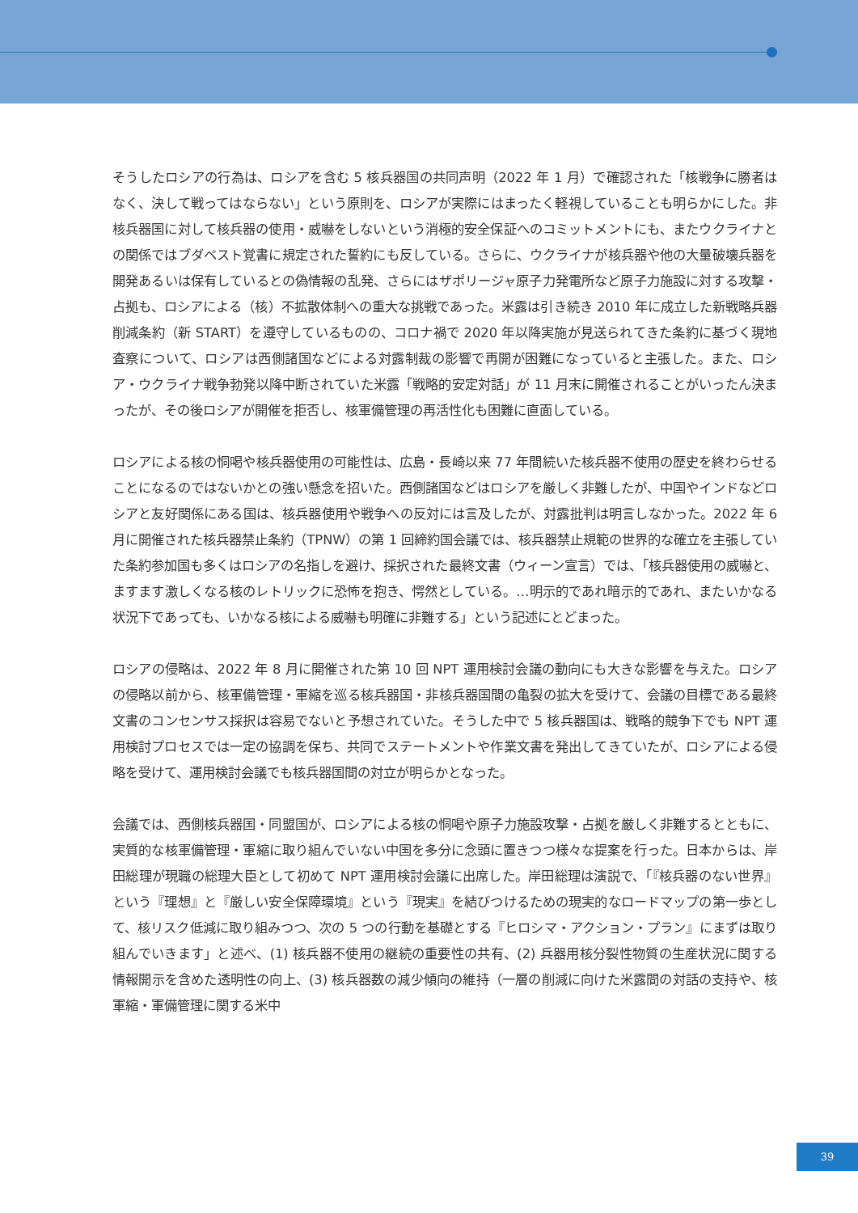そうしたロシアの行為は、ロシアを含む 5 核兵器国の共同声明（2022 年 1 月）で確認された「核戦争に勝者はなく、決して戦ってはならない」という原則を、ロシアが実際にはまったく軽視していることも明らかにした。非核兵器国に対して核兵器の使用・威嚇をしないという消極的安全保証へのコミットメントにも、またウクライナとの関係ではブダペスト覚書に規定された誓約にも反している。さらに、ウクライナが核兵器や他の大量破壊兵器を開発あるいは保有しているとの偽情報の乱発、さらにはザポリージャ原子力発電所など原子力施設に対する攻撃・占拠も、ロシアによる（核）不拡散体制への重大な挑戦であった。米露は引き続き 2010 年に成立した新戦略兵器削減条約（新 START）を遵守しているものの、コロナ禍で 2020 年以降実施が見送られてきた条約に基づく現地査察について、ロシアは西側諸国などによる対露制裁の影響で再開が困難になっていると主張した。また、ロシア・ウクライナ戦争勃発以降中断されていた米露「戦略的安定対話」が 11 月末に開催されることがいったん決まったが、その後ロシアが開催を拒否し、核軍備管理の再活性化も困難に直面している。
ロシアによる核の恫喝や核兵器使用の可能性は、広島・長崎以来 77 年間続いた核兵器不使用の歴史を終わらせることになるのではないかとの強い懸念を招いた。西側諸国などはロシアを厳しく非難したが、中国やインドなどロシアと友好関係にある国は、核兵器使用や戦争への反対には言及したが、対露批判は明言しなかった。2022 年 6 月に開催された核兵器禁止条約（TPNW）の第 1 回締約国会議では、核兵器禁止規範の世界的な確立を主張していた条約参加国も多くはロシアの名指しを避け、採択された最終文書（ウィーン宣言）では、「核兵器使用の威嚇と、ますます激しくなる核のレトリックに恐怖を抱き、愕然としている。…明示的であれ暗示的であれ、またいかなる状況下であっても、いかなる核による威嚇も明確に非難する」という記述にとどまった。
ロシアの侵略は、2022 年 8 月に開催された第 10 回 NPT 運用検討会議の動向にも大きな影響を与えた。ロシアの侵略以前から、核軍備管理・軍縮を巡る核兵器国・非核兵器国間の亀裂の拡大を受けて、会議の目標である最終文書のコンセンサス採択は容易でないと予想されていた。そうした中で 5 核兵器国は、戦略的競争下でも NPT 運用検討プロセスでは一定の協調を保ち、共同でステートメントや作業文書を発出してきていたが、ロシアによる侵略を受けて、運用検討会議でも核兵器国間の対立が明らかとなった。
会議では、西側核兵器国・同盟国が、ロシアによる核の恫喝や原子力施設攻撃・占拠を厳しく非難するとともに、実質的な核軍備管理・軍縮に取り組んでいない中国を多分に念頭に置きつつ様々な提案を行った。日本からは、岸田総理が現職の総理大臣として初めて NPT 運用検討会議に出席した。岸田総理は演説で、「『核兵器のない世界』という『理想』と『厳しい安全保障環境』という『現実』を結びつけるための現実的なロードマップの第一歩として、核リスク低減に取り組みつつ、次の 5 つの行動を基礎とする『ヒロシマ・アクション・プラン』にまずは取り組んでいきます」と述べ、(1) 核兵器不使用の継続の重要性の共有、(2) 兵器用核分裂性物質の生産状況に関する情報開示を含めた透明性の向上、(3) 核兵器数の減少傾向の維持（一層の削減に向けた米露間の対話の支持や、核軍縮・軍備管理に関する米中
39